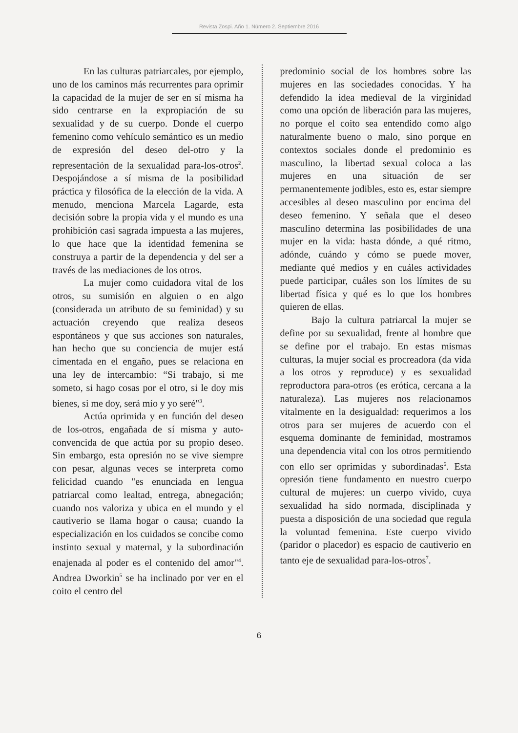Revista Zospi. Año 1. Número 2. Septiembre 2016
En las culturas patriarcales, por ejemplo, uno de los caminos más recurrentes para oprimir la capacidad de la mujer de ser en sí misma ha sido centrarse en la expropiación de su sexualidad y de su cuerpo. Donde el cuerpo femenino como vehículo semántico es un medio de expresión del deseo del-otro y la representación de la sexualidad para-los-otros<sup>2</sup>. Despojándose a sí misma de la posibilidad práctica y filosófica de la elección de la vida. A menudo, menciona Marcela Lagarde, esta decisión sobre la propia vida y el mundo es una prohibición casi sagrada impuesta a las mujeres, lo que hace que la identidad femenina se construya a partir de la dependencia y del ser a través de las mediaciones de los otros.
La mujer como cuidadora vital de los otros, su sumisión en alguien o en algo (considerada un atributo de su feminidad) y su actuación creyendo que realiza deseos espontáneos y que sus acciones son naturales, han hecho que su conciencia de mujer está cimentada en el engaño, pues se relaciona en una ley de intercambio: “Si trabajo, si me someto, si hago cosas por el otro, si le doy mis bienes, si me doy, será mío y yo seré"<sup>3</sup>.
Actúa oprimida y en función del deseo de los-otros, engañada de sí misma y auto-convencida de que actúa por su propio deseo. Sin embargo, esta opresión no se vive siempre con pesar, algunas veces se interpreta como felicidad cuando "es enunciada en lengua patriarcal como lealtad, entrega, abnegación; cuando nos valoriza y ubica en el mundo y el cautiverio se llama hogar o causa; cuando la especialización en los cuidados se concibe como instinto sexual y maternal, y la subordinación enajenada al poder es el contenido del amor"<sup>4</sup>. Andrea Dworkin<sup>5</sup> se ha inclinado por ver en el coito el centro del
predominio social de los hombres sobre las mujeres en las sociedades conocidas. Y ha defendido la idea medieval de la virginidad como una opción de liberación para las mujeres, no porque el coito sea entendido como algo naturalmente bueno o malo, sino porque en contextos sociales donde el predominio es masculino, la libertad sexual coloca a las mujeres en una situación de ser permanentemente jodibles, esto es, estar siempre accesibles al deseo masculino por encima del deseo femenino. Y señala que el deseo masculino determina las posibilidades de una mujer en la vida: hasta dónde, a qué ritmo, adónde, cuándo y cómo se puede mover, mediante qué medios y en cuáles actividades puede participar, cuáles son los límites de su libertad física y qué es lo que los hombres quieren de ellas.
Bajo la cultura patriarcal la mujer se define por su sexualidad, frente al hombre que se define por el trabajo. En estas mismas culturas, la mujer social es procreadora (da vida a los otros y reproduce) y es sexualidad reproductora para-otros (es erótica, cercana a la naturaleza). Las mujeres nos relacionamos vitalmente en la desigualdad: requerimos a los otros para ser mujeres de acuerdo con el esquema dominante de feminidad, mostramos una dependencia vital con los otros permitiendo con ello ser oprimidas y subordinadas<sup>6</sup>. Esta opresión tiene fundamento en nuestro cuerpo cultural de mujeres: un cuerpo vivido, cuya sexualidad ha sido normada, disciplinada y puesta a disposición de una sociedad que regula la voluntad femenina. Este cuerpo vivido (paridor o placedor) es espacio de cautiverio en tanto eje de sexualidad para-los-otros<sup>7</sup>.
6